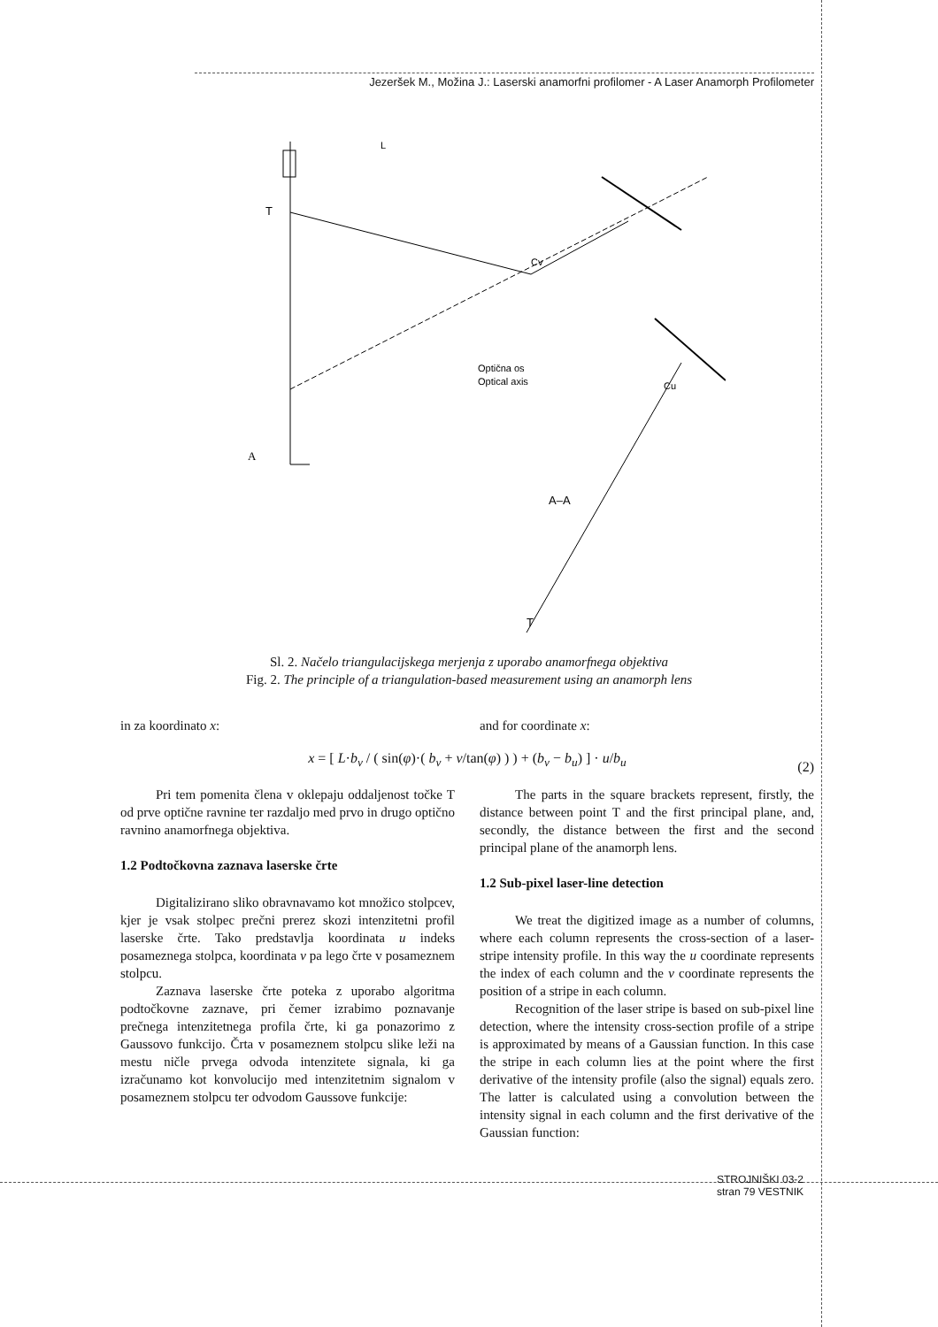Jezeršek M., Možina J.: Laserski anamorfni profilomer - A Laser Anamorph Profilometer
A
A–A
Optična os
Optical axis
Cv
Cu
T
T
L
Sl. 2. Načelo triangulacijskega merjenja z uporabo anamorfnega objektiva
Fig. 2. The principle of a triangulation-based measurement using an anamorph lens
in za koordinato x: and for coordinate x:
x = [ L·b<sub>v</sub> / ( sin(φ)·( b<sub>v</sub> + v/tan(φ) ) ) + (b<sub>v</sub> − b<sub>u</sub>) ] · u/b<sub>u</sub>
(2)
Pri tem pomenita člena v oklepaju oddaljenost točke T od prve optične ravnine ter razdaljo med prvo in drugo optično ravnino anamorfnega objektiva.
1.2 Podtočkovna zaznava laserske črte
Digitalizirano sliko obravnavamo kot množico stolpcev, kjer je vsak stolpec prečni prerez skozi intenzitetni profil laserske črte. Tako predstavlja koordinata u indeks posameznega stolpca, koordinata v pa lego črte v posameznem stolpcu.
Zaznava laserske črte poteka z uporabo algoritma podtočkovne zaznave, pri čemer izrabimo poznavanje prečnega intenzitetnega profila črte, ki ga ponazorimo z Gaussovo funkcijo. Črta v posameznem stolpcu slike leži na mestu ničle prvega odvoda intenzitete signala, ki ga izračunamo kot konvolucijo med intenzitetnim signalom v posameznem stolpcu ter odvodom Gaussove funkcije:
The parts in the square brackets represent, firstly, the distance between point T and the first principal plane, and, secondly, the distance between the first and the second principal plane of the anamorph lens.
1.2 Sub-pixel laser-line detection
We treat the digitized image as a number of columns, where each column represents the cross-section of a laser-stripe intensity profile. In this way the u coordinate represents the index of each column and the v coordinate represents the position of a stripe in each column.
Recognition of the laser stripe is based on sub-pixel line detection, where the intensity cross-section profile of a stripe is approximated by means of a Gaussian function. In this case the stripe in each column lies at the point where the first derivative of the intensity profile (also the signal) equals zero. The latter is calculated using a convolution between the intensity signal in each column and the first derivative of the Gaussian function:
STROJNIŠKI 03-2
stran 79 VESTNIK